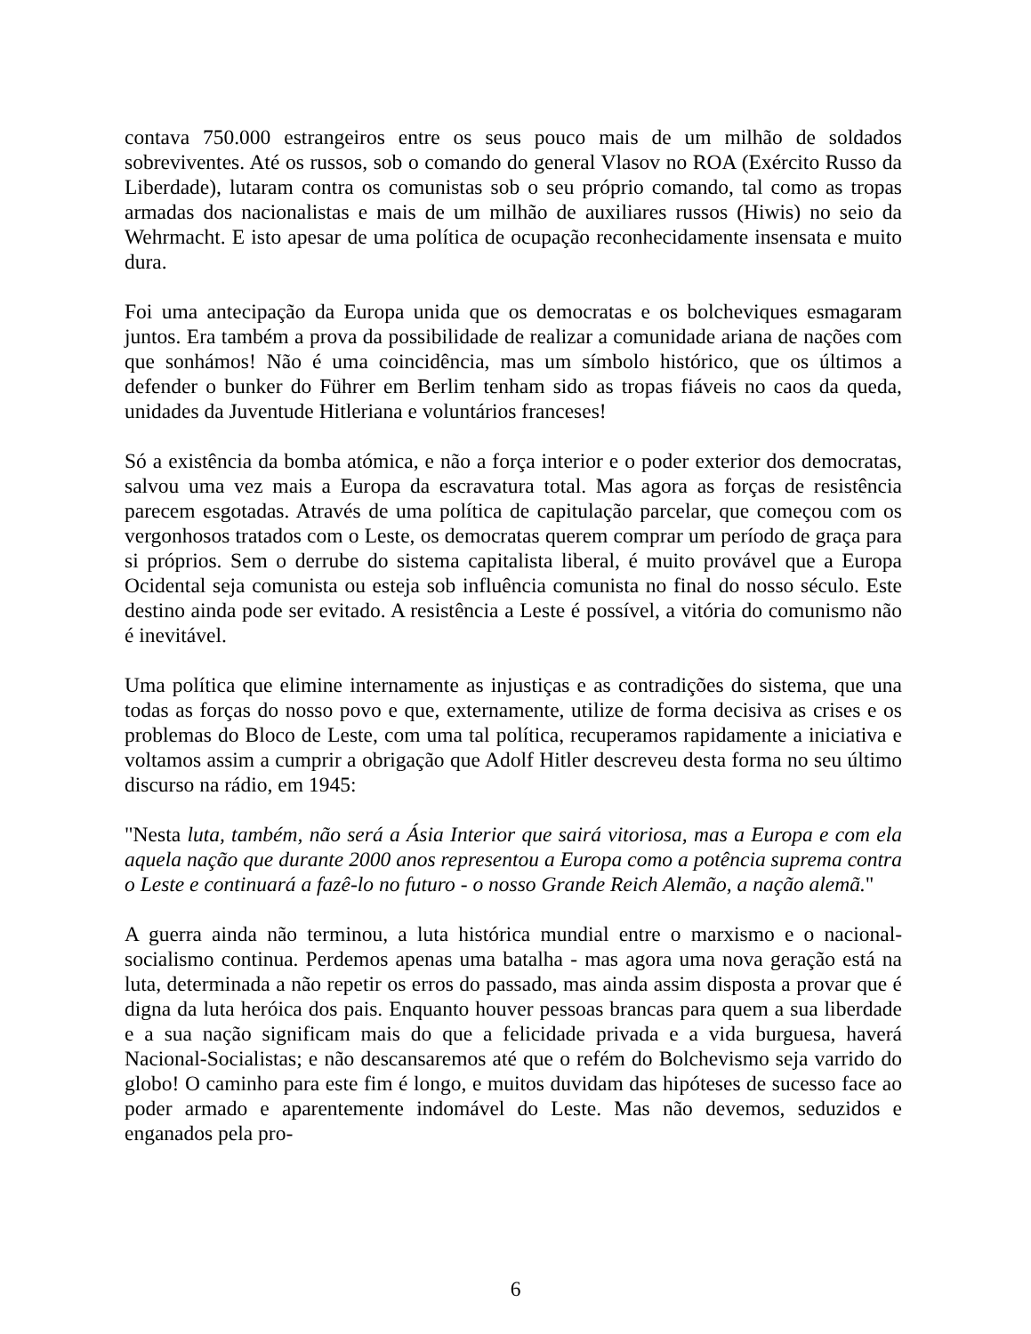contava 750.000 estrangeiros entre os seus pouco mais de um milhão de soldados sobreviventes. Até os russos, sob o comando do general Vlasov no ROA (Exército Russo da Liberdade), lutaram contra os comunistas sob o seu próprio comando, tal como as tropas armadas dos nacionalistas e mais de um milhão de auxiliares russos (Hiwis) no seio da Wehrmacht. E isto apesar de uma política de ocupação reconhecidamente insensata e muito dura.
Foi uma antecipação da Europa unida que os democratas e os bolcheviques esmagaram juntos. Era também a prova da possibilidade de realizar a comunidade ariana de nações com que sonhámos! Não é uma coincidência, mas um símbolo histórico, que os últimos a defender o bunker do Führer em Berlim tenham sido as tropas fiáveis no caos da queda, unidades da Juventude Hitleriana e voluntários franceses!
Só a existência da bomba atómica, e não a força interior e o poder exterior dos democratas, salvou uma vez mais a Europa da escravatura total. Mas agora as forças de resistência parecem esgotadas. Através de uma política de capitulação parcelar, que começou com os vergonhosos tratados com o Leste, os democratas querem comprar um período de graça para si próprios. Sem o derrube do sistema capitalista liberal, é muito provável que a Europa Ocidental seja comunista ou esteja sob influência comunista no final do nosso século. Este destino ainda pode ser evitado. A resistência a Leste é possível, a vitória do comunismo não é inevitável.
Uma política que elimine internamente as injustiças e as contradições do sistema, que una todas as forças do nosso povo e que, externamente, utilize de forma decisiva as crises e os problemas do Bloco de Leste, com uma tal política, recuperamos rapidamente a iniciativa e voltamos assim a cumprir a obrigação que Adolf Hitler descreveu desta forma no seu último discurso na rádio, em 1945:
"Nesta luta, também, não será a Ásia Interior que sairá vitoriosa, mas a Europa e com ela aquela nação que durante 2000 anos representou a Europa como a potência suprema contra o Leste e continuará a fazê-lo no futuro - o nosso Grande Reich Alemão, a nação alemã."
A guerra ainda não terminou, a luta histórica mundial entre o marxismo e o nacional-socialismo continua. Perdemos apenas uma batalha - mas agora uma nova geração está na luta, determinada a não repetir os erros do passado, mas ainda assim disposta a provar que é digna da luta heróica dos pais. Enquanto houver pessoas brancas para quem a sua liberdade e a sua nação significam mais do que a felicidade privada e a vida burguesa, haverá Nacional-Socialistas; e não descansaremos até que o refém do Bolchevismo seja varrido do globo! O caminho para este fim é longo, e muitos duvidam das hipóteses de sucesso face ao poder armado e aparentemente indomável do Leste. Mas não devemos, seduzidos e enganados pela pro-
6